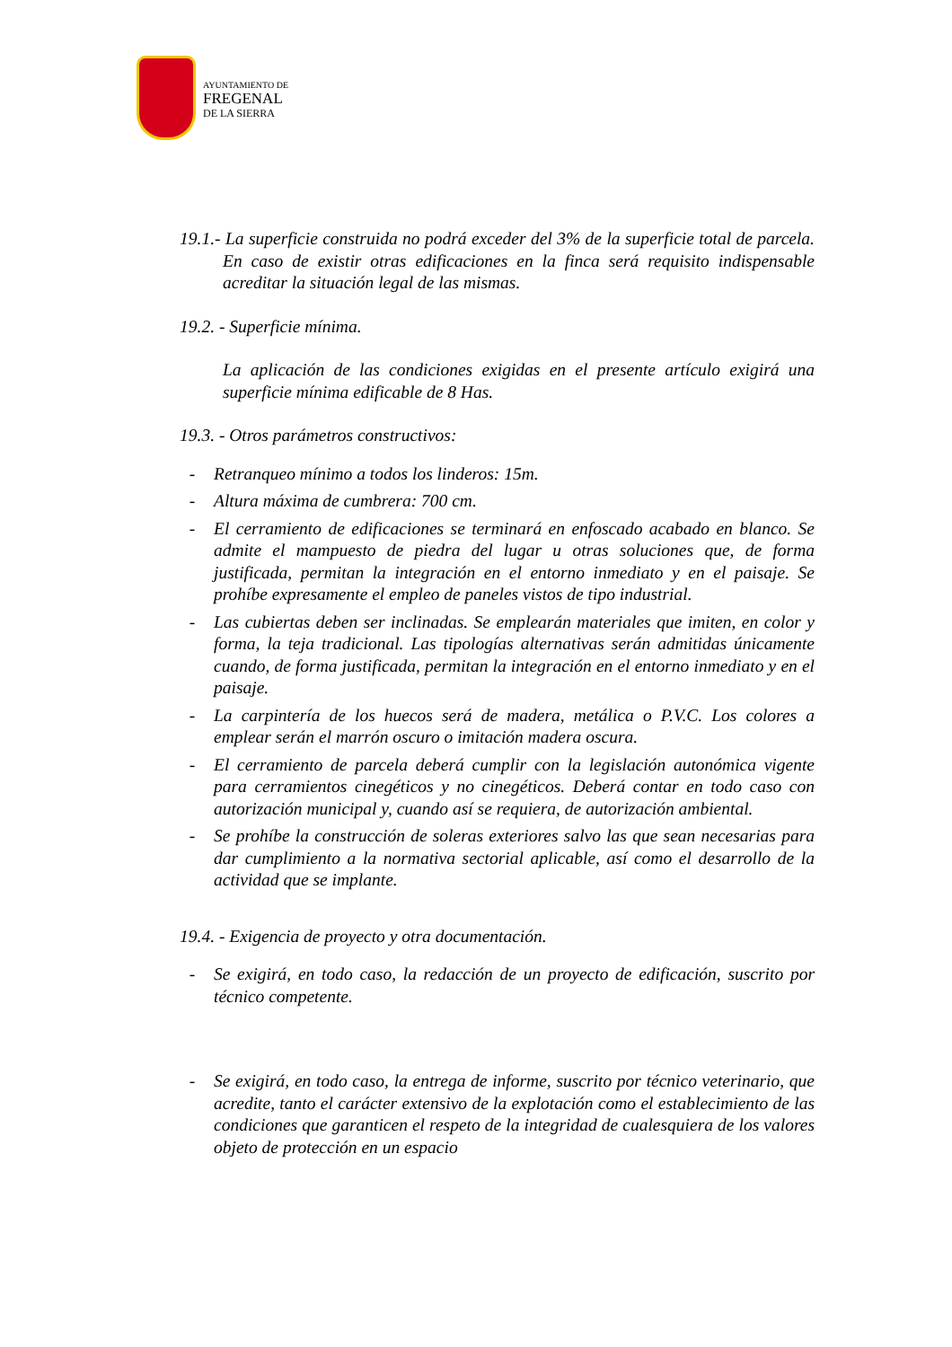AYUNTAMIENTO DE
FREGENAL
DE LA SIERRA
19.1.- La superficie construida no podrá exceder del 3% de la superficie total de parcela. En caso de existir otras edificaciones en la finca será requisito indispensable acreditar la situación legal de las mismas.
19.2. - Superficie mínima.
La aplicación de las condiciones exigidas en el presente artículo exigirá una superficie mínima edificable de 8 Has.
19.3. - Otros parámetros constructivos:
- Retranqueo mínimo a todos los linderos: 15m.
- Altura máxima de cumbrera: 700 cm.
- El cerramiento de edificaciones se terminará en enfoscado acabado en blanco. Se admite el mampuesto de piedra del lugar u otras soluciones que, de forma justificada, permitan la integración en el entorno inmediato y en el paisaje. Se prohíbe expresamente el empleo de paneles vistos de tipo industrial.
- Las cubiertas deben ser inclinadas. Se emplearán materiales que imiten, en color y forma, la teja tradicional. Las tipologías alternativas serán admitidas únicamente cuando, de forma justificada, permitan la integración en el entorno inmediato y en el paisaje.
- La carpintería de los huecos será de madera, metálica o P.V.C. Los colores a emplear serán el marrón oscuro o imitación madera oscura.
- El cerramiento de parcela deberá cumplir con la legislación autonómica vigente para cerramientos cinegéticos y no cinegéticos. Deberá contar en todo caso con autorización municipal y, cuando así se requiera, de autorización ambiental.
- Se prohíbe la construcción de soleras exteriores salvo las que sean necesarias para dar cumplimiento a la normativa sectorial aplicable, así como el desarrollo de la actividad que se implante.
19.4. - Exigencia de proyecto y otra documentación.
- Se exigirá, en todo caso, la redacción de un proyecto de edificación, suscrito por técnico competente.
- Se exigirá, en todo caso, la entrega de informe, suscrito por técnico veterinario, que acredite, tanto el carácter extensivo de la explotación como el establecimiento de las condiciones que garanticen el respeto de la integridad de cualesquiera de los valores objeto de protección en un espacio